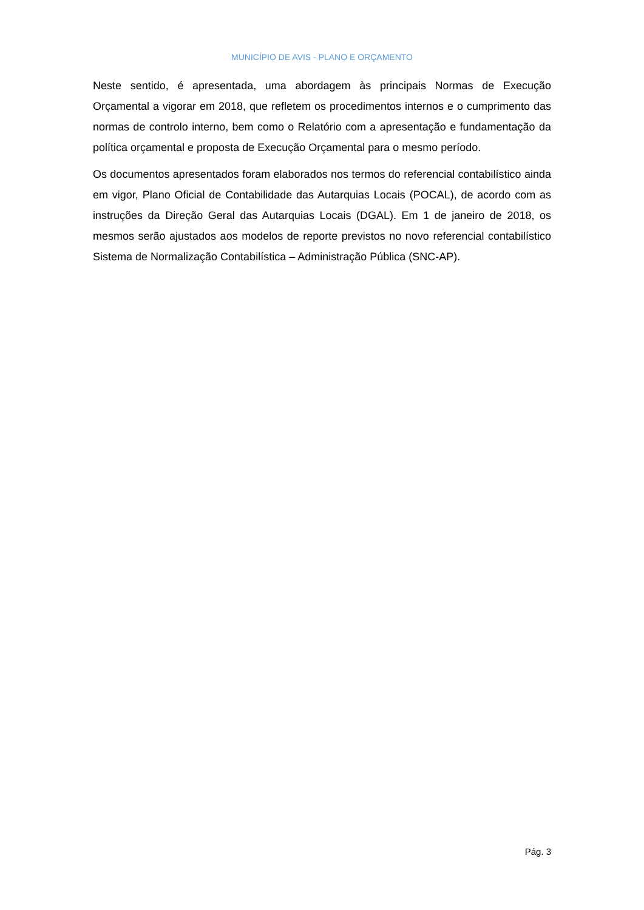MUNICÍPIO DE AVIS - PLANO E ORÇAMENTO
Neste sentido, é apresentada, uma abordagem às principais Normas de Execução Orçamental a vigorar em 2018, que refletem os procedimentos internos e o cumprimento das normas de controlo interno, bem como o Relatório com a apresentação e fundamentação da política orçamental e proposta de Execução Orçamental para o mesmo período.
Os documentos apresentados foram elaborados nos termos do referencial contabilístico ainda em vigor, Plano Oficial de Contabilidade das Autarquias Locais (POCAL), de acordo com as instruções da Direção Geral das Autarquias Locais (DGAL). Em 1 de janeiro de 2018, os mesmos serão ajustados aos modelos de reporte previstos no novo referencial contabilístico Sistema de Normalização Contabilística – Administração Pública (SNC-AP).
Pág. 3